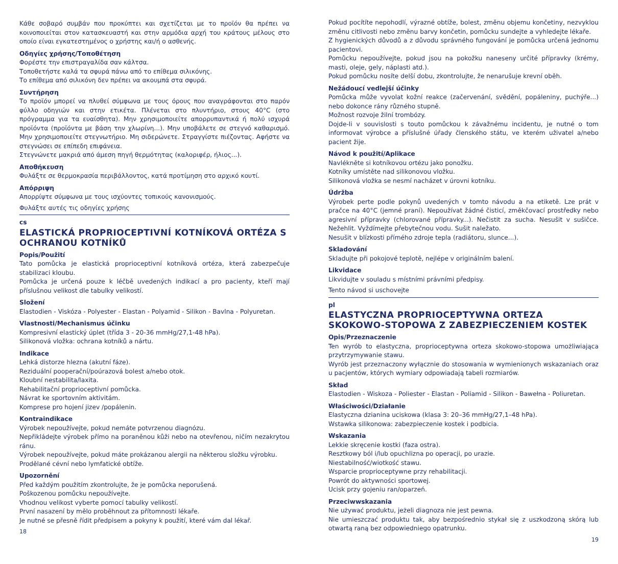Κάθε σοβαρό συμβάν που προκύπτει και σχετίζεται με το προϊόν θα πρέπει να κοινοποιείται στον κατασκευαστή και στην αρμόδια αρχή του κράτους μέλους στο οποίο είναι εγκατεστημένος ο χρήστης και/ή ο ασθενής.
Οδηγίες χρήσης/Τοποθέτηση
Φορέστε την επιστραγαλίδα σαν κάλτσα.
Τοποθετήστε καλά τα σφυρά πάνω από το επίθεμα σιλικόνης.
Το επίθεμα από σιλικόνη δεν πρέπει να ακουμπά στα σφυρά.
Συντήρηση
Το προϊόν μπορεί να πλυθεί σύμφωνα με τους όρους που αναγράφονται στο παρόν φύλλο οδηγιών και στην ετικέτα. Πλένεται στο πλυντήριο, στους 40°C (στο πρόγραμμα για τα ευαίσθητα). Μην χρησιμοποιείτε απορρυπαντικά ή πολύ ισχυρά προϊόντα (προϊόντα με βάση την χλωρίνη...). Μην υποβάλετε σε στεγνό καθαρισμό. Μην χρησιμοποιείτε στεγνωτήριο. Μη σιδερώνετε. Στραγγίστε πιέζοντας. Αφήστε να στεγνώσει σε επίπεδη επιφάνεια.
Στεγνώνετε μακριά από άμεση πηγή θερμότητας (καλοριφέρ, ήλιος...).
Αποθήκευση
Φυλάξτε σε θερμοκρασία περιβάλλοντος, κατά προτίμηση στο αρχικό κουτί.
Απόρριψη
Απορρίψτε σύμφωνα με τους ισχύοντες τοπικούς κανονισμούς.
Φυλάξτε αυτές τις οδηγίες χρήσης
cs
ELASTICKÁ PROPRIOCEPTIVNÍ KOTNÍKOVÁ ORTÉZA S OCHRANOU KOTNÍKŮ
Popis/Použití
Tato pomůcka je elastická proprioceptivní kotníková ortéza, která zabezpečuje stabilizaci kloubu.
Pomůcka je určená pouze k léčbě uvedených indikací a pro pacienty, kteří mají příslušnou velikost dle tabulky velikostí.
Složení
Elastodien - Viskóza - Polyester - Elastan - Polyamid - Silikon - Bavlna - Polyuretan.
Vlastnosti/Mechanismus účinku
Kompresivní elastický úplet (třída 3 - 20-36 mmHg/27,1-48 hPa).
Silikonová vložka: ochrana kotníků a nártu.
Indikace
Lehká distorze hlezna (akutní fáze).
Reziduální pooperační/poúrazová bolest a/nebo otok.
Kloubní nestabilita/laxita.
Rehabilitační proprioceptivní pomůcka.
Návrat ke sportovním aktivitám.
Komprese pro hojení jizev /popálenin.
Kontraindikace
Výrobek nepoužívejte, pokud nemáte potvrzenou diagnózu.
Nepřikládejte výrobek přímo na poraněnou kůži nebo na otevřenou, ničím nezakrytou ránu.
Výrobek nepoužívejte, pokud máte prokázanou alergii na některou složku výrobku.
Prodělané cévní nebo lymfatické obtíže.
Upozornění
Před každým použitím zkontrolujte, že je pomůcka neporušená.
Poškozenou pomůcku nepoužívejte.
Vhodnou velikost vyberte pomocí tabulky velikostí.
První nasazení by mělo proběhnout za přítomnosti lékaře.
Je nutné se přesně řídit předpisem a pokyny k použití, které vám dal lékař.
18
Pokud pocítíte nepohodlí, výrazné obtíže, bolest, změnu objemu končetiny, nezvyklou změnu citlivosti nebo změnu barvy končetin, pomůcku sundejte a vyhledejte lékaře.
Z hygienických důvodů a z důvodu správného fungování je pomůcka určená jednomu pacientovi.
Pomůcku nepoužívejte, pokud jsou na pokožku naneseny určité přípravky (krémy, masti, oleje, gely, náplasti atd.).
Pokud pomůcku nosíte delší dobu, zkontrolujte, že nenarušuje krevní oběh.
Nežádoucí vedlejší účinky
Pomůcka může vyvolat kožní reakce (začervenání, svědění, popáleniny, puchýře...) nebo dokonce rány různého stupně.
Možnost rozvoje žilní trombózy.
Dojde-li v souvislosti s touto pomůckou k závažnému incidentu, je nutné o tom informovat výrobce a příslušné úřady členského státu, ve kterém uživatel a/nebo pacient žije.
Návod k použití/Aplikace
Navlékněte si kotníkovou ortézu jako ponožku.
Kotníky umístěte nad silikonovou vložku.
Silikonová vložka se nesmí nacházet v úrovni kotníku.
Údržba
Výrobek perte podle pokynů uvedených v tomto návodu a na etiketě. Lze prát v pračce na 40°C (jemné praní). Nepoužívat žádné čisticí, změkčovací prostředky nebo agresivní přípravky (chlorované přípravky...). Nečistit za sucha. Nesušit v sušičce. Nežehlit. Vyždímejte přebytečnou vodu. Sušit naležato.
Nesušit v blízkosti přímého zdroje tepla (radiátoru, slunce...).
Skladování
Skladujte při pokojové teplotě, nejlépe v originálním balení.
Likvidace
Likvidujte v souladu s místními právními předpisy.
Tento návod si uschovejte
pl
ELASTYCZNA PROPRIOCEPTYWNA ORTEZA SKOKOWO-STOPOWA Z ZABEZPIECZENIEM KOSTEK
Opis/Przeznaczenie
Ten wyrób to elastyczna, proprioceptywna orteza skokowo-stopowa umożliwiająca przytrzymywanie stawu.
Wyrób jest przeznaczony wyłącznie do stosowania w wymienionych wskazaniach oraz u pacjentów, których wymiary odpowiadają tabeli rozmiarów.
Skład
Elastodien - Wiskoza - Poliester - Elastan - Poliamid - Silikon - Bawełna - Poliuretan.
Właściwości/Działanie
Elastyczna dzianina uciskowa (klasa 3: 20–36 mmHg/27,1–48 hPa).
Wstawka silikonowa: zabezpieczenie kostek i podbicia.
Wskazania
Lekkie skręcenie kostki (faza ostra).
Resztkowy ból i/lub opuchlizna po operacji, po urazie.
Niestabilność/wiotkość stawu.
Wsparcie proprioceptywne przy rehabilitacji.
Powrót do aktywności sportowej.
Ucisk przy gojeniu ran/oparzeń.
Przeciwwskazania
Nie używać produktu, jeżeli diagnoza nie jest pewna.
Nie umieszczać produktu tak, aby bezpośrednio stykał się z uszkodzoną skórą lub otwartą raną bez odpowiedniego opatrunku.
19